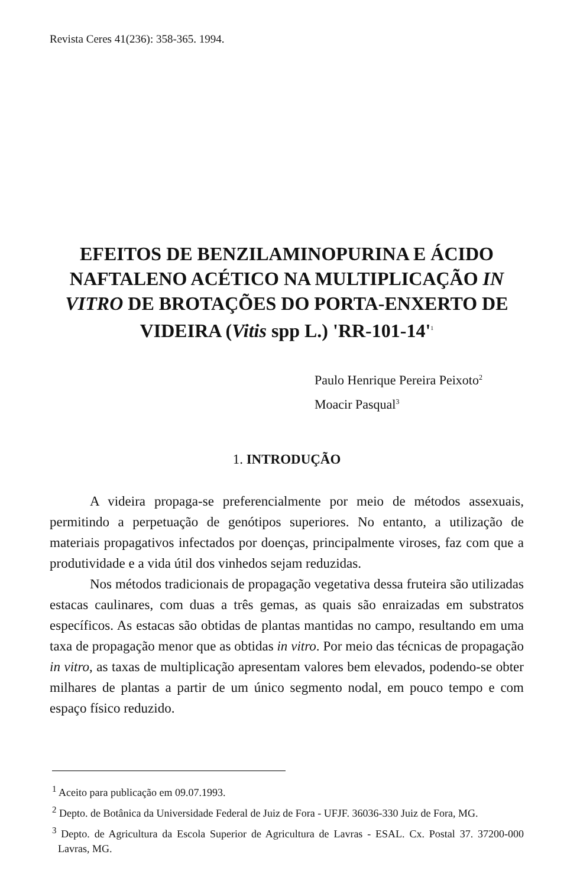Revista Ceres 41(236): 358-365. 1994.
EFEITOS DE BENZILAMINOPURINA E ÁCIDO NAFTALENO ACÉTICO NA MULTIPLICAÇÃO IN VITRO DE BROTAÇÕES DO PORTA-ENXERTO DE VIDEIRA (Vitis spp L.) 'RR-101-14'<sup>1</sup>
Paulo Henrique Pereira Peixoto<sup>2</sup>
Moacir Pasqual<sup>3</sup>
1. INTRODUÇÃO
A videira propaga-se preferencialmente por meio de métodos assexuais, permitindo a perpetuação de genótipos superiores. No entanto, a utilização de materiais propagativos infectados por doenças, principalmente viroses, faz com que a produtividade e a vida útil dos vinhedos sejam reduzidas.
Nos métodos tradicionais de propagação vegetativa dessa fruteira são utilizadas estacas caulinares, com duas a três gemas, as quais são enraizadas em substratos específicos. As estacas são obtidas de plantas mantidas no campo, resultando em uma taxa de propagação menor que as obtidas in vitro. Por meio das técnicas de propagação in vitro, as taxas de multiplicação apresentam valores bem elevados, podendo-se obter milhares de plantas a partir de um único segmento nodal, em pouco tempo e com espaço físico reduzido.
<sup>1</sup> Aceito para publicação em 09.07.1993.
<sup>2</sup> Depto. de Botânica da Universidade Federal de Juiz de Fora - UFJF. 36036-330 Juiz de Fora, MG.
<sup>3</sup> Depto. de Agricultura da Escola Superior de Agricultura de Lavras - ESAL. Cx. Postal 37. 37200-000 Lavras, MG.